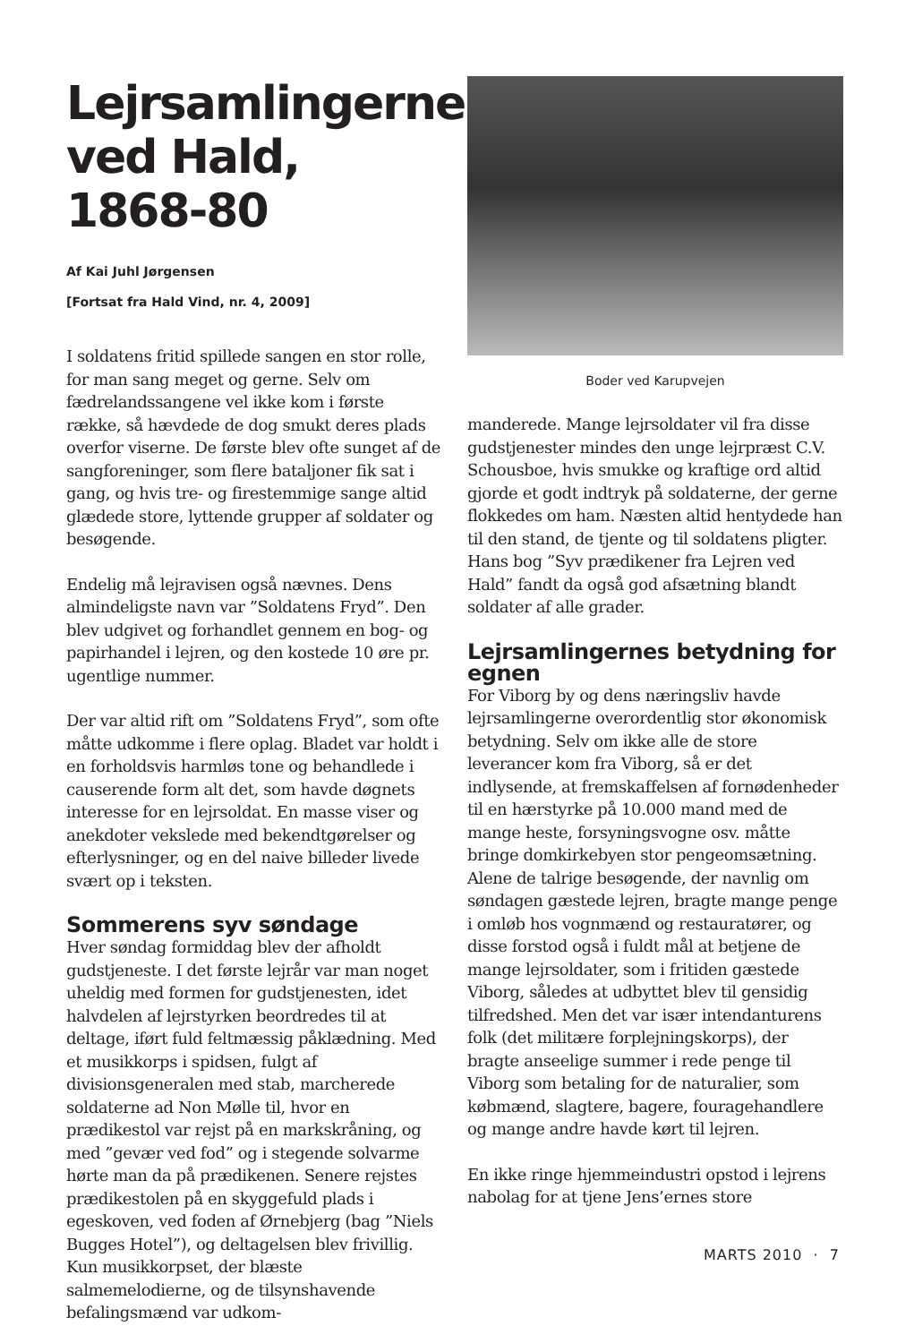Lejrsamlingerne ved Hald, 1868-80
Af Kai Juhl Jørgensen
[Fortsat fra Hald Vind, nr. 4, 2009]
I soldatens fritid spillede sangen en stor rolle, for man sang meget og gerne. Selv om fædrelandssangene vel ikke kom i første række, så hævdede de dog smukt deres plads overfor viserne. De første blev ofte sunget af de sangforeninger, som flere bataljoner fik sat i gang, og hvis tre- og firestemmige sange altid glædede store, lyttende grupper af soldater og besøgende.
Endelig må lejravisen også nævnes. Dens almindeligste navn var ”Soldatens Fryd”. Den blev udgivet og forhandlet gennem en bog- og papirhandel i lejren, og den kostede 10 øre pr. ugentlige nummer.
Der var altid rift om ”Soldatens Fryd”, som ofte måtte udkomme i flere oplag. Bladet var holdt i en forholdsvis harmløs tone og behandlede i causerende form alt det, som havde døgnets interesse for en lejrsoldat. En masse viser og anekdoter vekslede med bekendtgørelser og efterlysninger, og en del naive billeder livede svært op i teksten.
Sommerens syv søndage
Hver søndag formiddag blev der afholdt gudstjeneste. I det første lejrår var man noget uheldig med formen for gudstjenesten, idet halvdelen af lejrstyrken beordredes til at deltage, iført fuld feltmæssig påklædning. Med et musikkorps i spidsen, fulgt af divisionsgeneralen med stab, marcherede soldaterne ad Non Mølle til, hvor en prædikestol var rejst på en markskråning, og med ”gevær ved fod” og i stegende solvarme hørte man da på prædikenen. Senere rejstes prædikestolen på en skyggefuld plads i egeskoven, ved foden af Ørnebjerg (bag ”Niels Bugges Hotel”), og deltagelsen blev frivillig. Kun musikkorpset, der blæste salmemelodierne, og de tilsynshavende befalingsmænd var udkom-
Boder ved Karupvejen
manderede. Mange lejrsoldater vil fra disse gudstjenester mindes den unge lejrpræst C.V. Schousboe, hvis smukke og kraftige ord altid gjorde et godt indtryk på soldaterne, der gerne flokkedes om ham. Næsten altid hentydede han til den stand, de tjente og til soldatens pligter. Hans bog ”Syv prædikener fra Lejren ved Hald” fandt da også god afsætning blandt soldater af alle grader.
Lejrsamlingernes betydning for egnen
For Viborg by og dens næringsliv havde lejrsamlingerne overordentlig stor økonomisk betydning. Selv om ikke alle de store leverancer kom fra Viborg, så er det indlysende, at fremskaffelsen af fornødenheder til en hærstyrke på 10.000 mand med de mange heste, forsyningsvogne osv. måtte bringe domkirkebyen stor pengeomsætning. Alene de talrige besøgende, der navnlig om søndagen gæstede lejren, bragte mange penge i omløb hos vognmænd og restauratører, og disse forstod også i fuldt mål at betjene de mange lejrsoldater, som i fritiden gæstede Viborg, således at udbyttet blev til gensidig tilfredshed. Men det var især intendanturens folk (det militære forplejningskorps), der bragte anseelige summer i rede penge til Viborg som betaling for de naturalier, som købmænd, slagtere, bagere, fouragehandlere og mange andre havde kørt til lejren.
En ikke ringe hjemmeindustri opstod i lejrens nabolag for at tjene Jens’ernes store
MARTS 2010 · 7